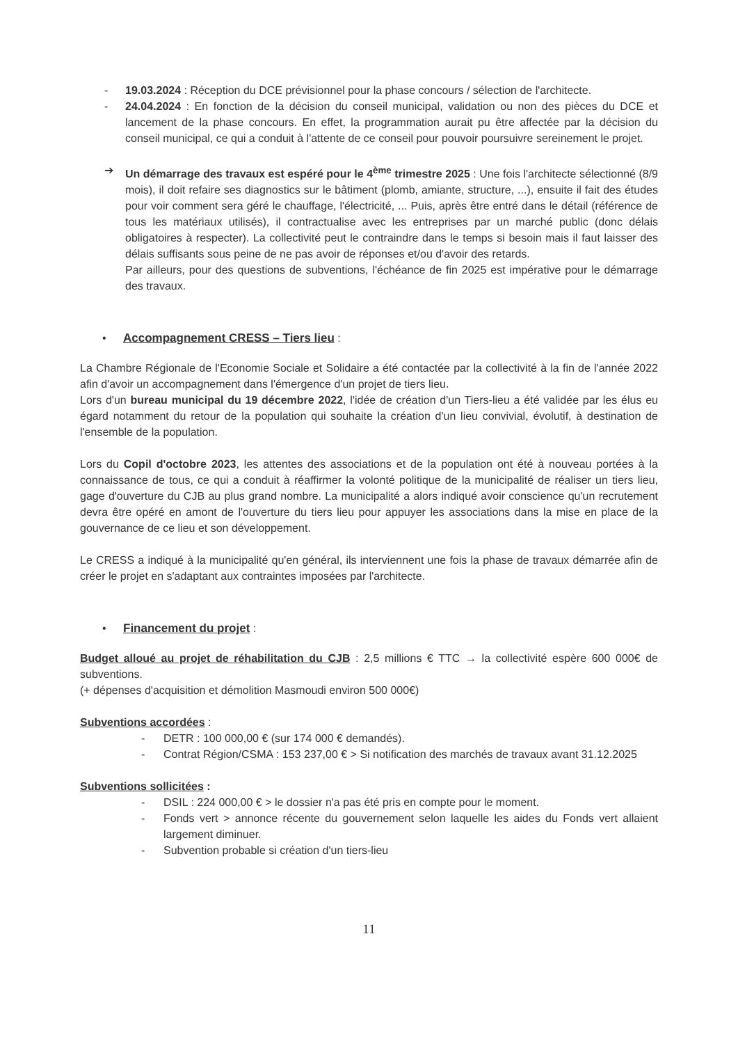- 19.03.2024 : Réception du DCE prévisionnel pour la phase concours / sélection de l'architecte.
- 24.04.2024 : En fonction de la décision du conseil municipal, validation ou non des pièces du DCE et lancement de la phase concours. En effet, la programmation aurait pu être affectée par la décision du conseil municipal, ce qui a conduit à l'attente de ce conseil pour pouvoir poursuivre sereinement le projet.
➔ Un démarrage des travaux est espéré pour le 4<sup>ème</sup> trimestre 2025 : Une fois l'architecte sélectionné (8/9 mois), il doit refaire ses diagnostics sur le bâtiment (plomb, amiante, structure, ...), ensuite il fait des études pour voir comment sera géré le chauffage, l'électricité, ... Puis, après être entré dans le détail (référence de tous les matériaux utilisés), il contractualise avec les entreprises par un marché public (donc délais obligatoires à respecter). La collectivité peut le contraindre dans le temps si besoin mais il faut laisser des délais suffisants sous peine de ne pas avoir de réponses et/ou d'avoir des retards.
Par ailleurs, pour des questions de subventions, l'échéance de fin 2025 est impérative pour le démarrage des travaux.
• Accompagnement CRESS – Tiers lieu
:
La Chambre Régionale de l'Economie Sociale et Solidaire a été contactée par la collectivité à la fin de l'année 2022 afin d'avoir un accompagnement dans l'émergence d'un projet de tiers lieu.
Lors d'un bureau municipal du 19 décembre 2022, l'idée de création d'un Tiers-lieu a été validée par les élus eu égard notamment du retour de la population qui souhaite la création d'un lieu convivial, évolutif, à destination de l'ensemble de la population.
Lors du Copil d'octobre 2023, les attentes des associations et de la population ont été à nouveau portées à la connaissance de tous, ce qui a conduit à réaffirmer la volonté politique de la municipalité de réaliser un tiers lieu, gage d'ouverture du CJB au plus grand nombre. La municipalité a alors indiqué avoir conscience qu'un recrutement devra être opéré en amont de l'ouverture du tiers lieu pour appuyer les associations dans la mise en place de la gouvernance de ce lieu et son développement.
Le CRESS a indiqué à la municipalité qu'en général, ils interviennent une fois la phase de travaux démarrée afin de créer le projet en s'adaptant aux contraintes imposées par l'architecte.
• Financement du projet
:
Budget alloué au projet de réhabilitation du CJB : 2,5 millions € TTC → la collectivité espère 600 000€ de subventions.
(+ dépenses d'acquisition et démolition Masmoudi environ 500 000€)
Subventions accordées :
- DETR : 100 000,00 € (sur 174 000 € demandés).
- Contrat Région/CSMA : 153 237,00 € > Si notification des marchés de travaux avant 31.12.2025
Subventions sollicitées :
- DSIL : 224 000,00 € > le dossier n'a pas été pris en compte pour le moment.
- Fonds vert > annonce récente du gouvernement selon laquelle les aides du Fonds vert allaient largement diminuer.
- Subvention probable si création d'un tiers-lieu
11